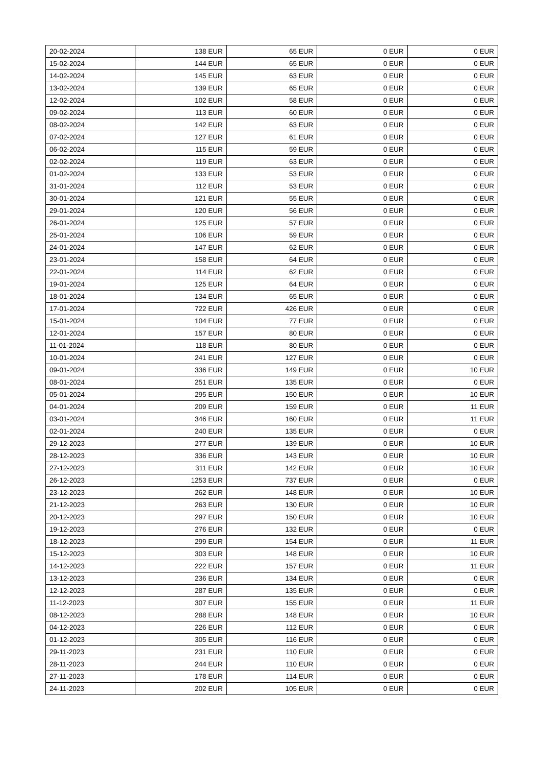| 20-02-2024 | 138 EUR | 65 EUR | 0 EUR | 0 EUR |
| 15-02-2024 | 144 EUR | 65 EUR | 0 EUR | 0 EUR |
| 14-02-2024 | 145 EUR | 63 EUR | 0 EUR | 0 EUR |
| 13-02-2024 | 139 EUR | 65 EUR | 0 EUR | 0 EUR |
| 12-02-2024 | 102 EUR | 58 EUR | 0 EUR | 0 EUR |
| 09-02-2024 | 113 EUR | 60 EUR | 0 EUR | 0 EUR |
| 08-02-2024 | 142 EUR | 63 EUR | 0 EUR | 0 EUR |
| 07-02-2024 | 127 EUR | 61 EUR | 0 EUR | 0 EUR |
| 06-02-2024 | 115 EUR | 59 EUR | 0 EUR | 0 EUR |
| 02-02-2024 | 119 EUR | 63 EUR | 0 EUR | 0 EUR |
| 01-02-2024 | 133 EUR | 53 EUR | 0 EUR | 0 EUR |
| 31-01-2024 | 112 EUR | 53 EUR | 0 EUR | 0 EUR |
| 30-01-2024 | 121 EUR | 55 EUR | 0 EUR | 0 EUR |
| 29-01-2024 | 120 EUR | 56 EUR | 0 EUR | 0 EUR |
| 26-01-2024 | 125 EUR | 57 EUR | 0 EUR | 0 EUR |
| 25-01-2024 | 106 EUR | 59 EUR | 0 EUR | 0 EUR |
| 24-01-2024 | 147 EUR | 62 EUR | 0 EUR | 0 EUR |
| 23-01-2024 | 158 EUR | 64 EUR | 0 EUR | 0 EUR |
| 22-01-2024 | 114 EUR | 62 EUR | 0 EUR | 0 EUR |
| 19-01-2024 | 125 EUR | 64 EUR | 0 EUR | 0 EUR |
| 18-01-2024 | 134 EUR | 65 EUR | 0 EUR | 0 EUR |
| 17-01-2024 | 722 EUR | 426 EUR | 0 EUR | 0 EUR |
| 15-01-2024 | 104 EUR | 77 EUR | 0 EUR | 0 EUR |
| 12-01-2024 | 157 EUR | 80 EUR | 0 EUR | 0 EUR |
| 11-01-2024 | 118 EUR | 80 EUR | 0 EUR | 0 EUR |
| 10-01-2024 | 241 EUR | 127 EUR | 0 EUR | 0 EUR |
| 09-01-2024 | 336 EUR | 149 EUR | 0 EUR | 10 EUR |
| 08-01-2024 | 251 EUR | 135 EUR | 0 EUR | 0 EUR |
| 05-01-2024 | 295 EUR | 150 EUR | 0 EUR | 10 EUR |
| 04-01-2024 | 209 EUR | 159 EUR | 0 EUR | 11 EUR |
| 03-01-2024 | 346 EUR | 160 EUR | 0 EUR | 11 EUR |
| 02-01-2024 | 240 EUR | 135 EUR | 0 EUR | 0 EUR |
| 29-12-2023 | 277 EUR | 139 EUR | 0 EUR | 10 EUR |
| 28-12-2023 | 336 EUR | 143 EUR | 0 EUR | 10 EUR |
| 27-12-2023 | 311 EUR | 142 EUR | 0 EUR | 10 EUR |
| 26-12-2023 | 1253 EUR | 737 EUR | 0 EUR | 0 EUR |
| 23-12-2023 | 262 EUR | 148 EUR | 0 EUR | 10 EUR |
| 21-12-2023 | 263 EUR | 130 EUR | 0 EUR | 10 EUR |
| 20-12-2023 | 297 EUR | 150 EUR | 0 EUR | 10 EUR |
| 19-12-2023 | 276 EUR | 132 EUR | 0 EUR | 0 EUR |
| 18-12-2023 | 299 EUR | 154 EUR | 0 EUR | 11 EUR |
| 15-12-2023 | 303 EUR | 148 EUR | 0 EUR | 10 EUR |
| 14-12-2023 | 222 EUR | 157 EUR | 0 EUR | 11 EUR |
| 13-12-2023 | 236 EUR | 134 EUR | 0 EUR | 0 EUR |
| 12-12-2023 | 287 EUR | 135 EUR | 0 EUR | 0 EUR |
| 11-12-2023 | 307 EUR | 155 EUR | 0 EUR | 11 EUR |
| 08-12-2023 | 288 EUR | 148 EUR | 0 EUR | 10 EUR |
| 04-12-2023 | 226 EUR | 112 EUR | 0 EUR | 0 EUR |
| 01-12-2023 | 305 EUR | 116 EUR | 0 EUR | 0 EUR |
| 29-11-2023 | 231 EUR | 110 EUR | 0 EUR | 0 EUR |
| 28-11-2023 | 244 EUR | 110 EUR | 0 EUR | 0 EUR |
| 27-11-2023 | 178 EUR | 114 EUR | 0 EUR | 0 EUR |
| 24-11-2023 | 202 EUR | 105 EUR | 0 EUR | 0 EUR |